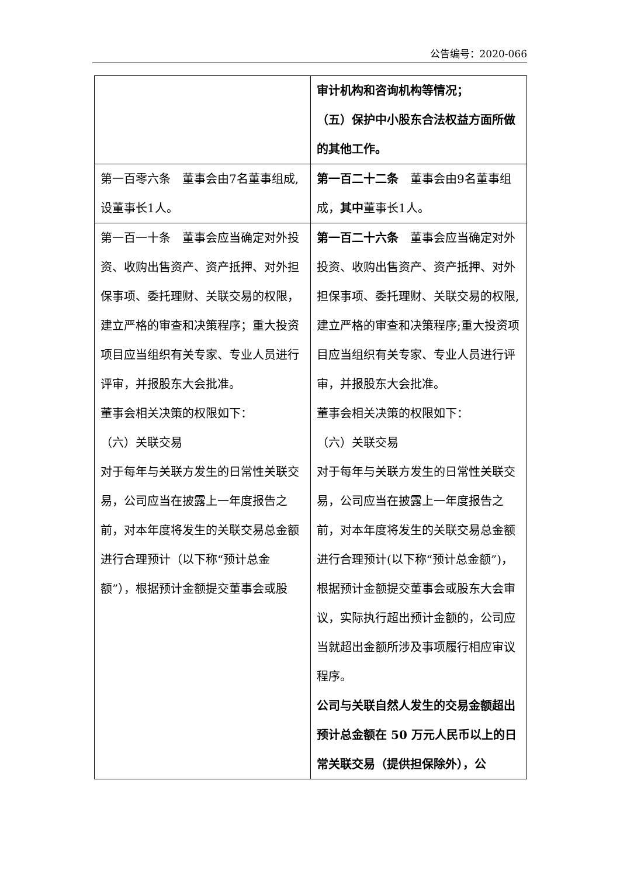公告编号：2020-066
| | 审计机构和咨询机构等情况； （五）保护中小股东合法权益方面所做的其他工作。 |
| 第一百零六条 董事会由7名董事组成,设董事长1人。 | 第一百二十二条 董事会由9名董事组成， 其中 董事长1人。 |
| 第一百一十条 董事会应当确定对外投资、收购出售资产、资产抵押、对外担保事项、委托理财、关联交易的权限，建立严格的审查和决策程序；重大投资项目应当组织有关专家、专业人员进行评审，并报股东大会批准。 董事会相关决策的权限如下： （六）关联交易 对于每年与关联方发生的日常性关联交易，公司应当在披露上一年度报告之前，对本年度将发生的关联交易总金额进行合理预计（以下称“预计总金额”），根据预计金额提交董事会或股 | 第一百二十六条 董事会应当确定对外投资、收购出售资产、资产抵押、对外担保事项、委托理财、关联交易的权限,建立严格的审查和决策程序;重大投资项目应当组织有关专家、专业人员进行评审，并报股东大会批准。 董事会相关决策的权限如下： （六）关联交易 对于每年与关联方发生的日常性关联交易，公司应当在披露上一年度报告之前，对本年度将发生的关联交易总金额进行合理预计(以下称“预计总金额”)，根据预计金额提交董事会或股东大会审议，实际执行超出预计金额的，公司应当就超出金额所涉及事项履行相应审议程序。 公司与关联自然人发生的交易金额超出预计总金额在 50 万元人民币以上的日常关联交易（提供担保除外），公 |